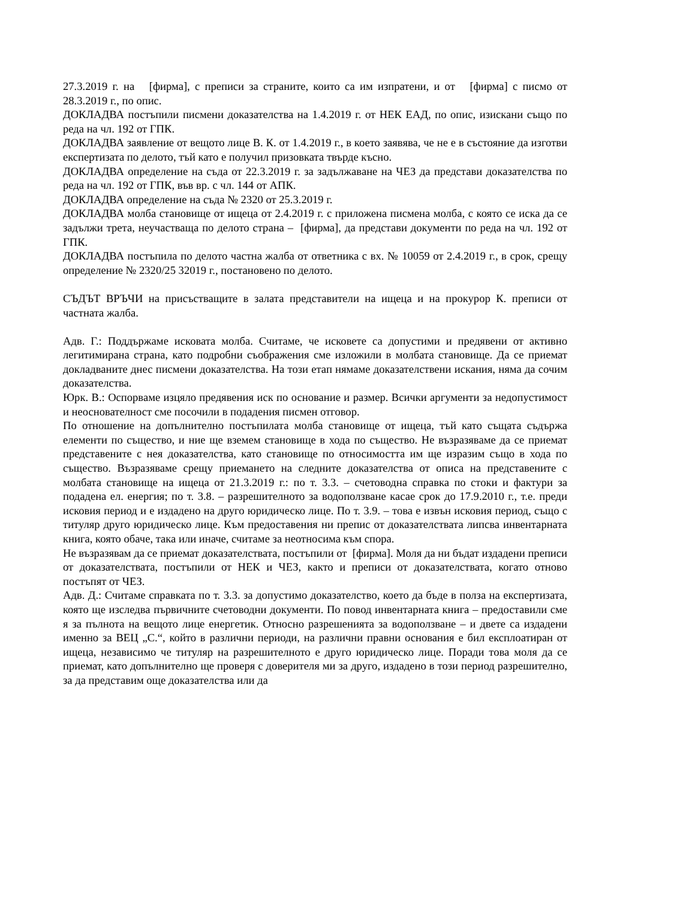27.3.2019 г. на [фирма], с преписи за страните, които са им изпратени, и от [фирма] с писмо от 28.3.2019 г., по опис.
ДОКЛАДВА постъпили писмени доказателства на 1.4.2019 г. от НЕК ЕАД, по опис, изискани също по реда на чл. 192 от ГПК.
ДОКЛАДВА заявление от вещото лице В. К. от 1.4.2019 г., в което заявява, че не е в състояние да изготви експертизата по делото, тъй като е получил призовката твърде късно.
ДОКЛАДВА определение на съда от 22.3.2019 г. за задължаване на ЧЕЗ да представи доказателства по реда на чл. 192 от ГПК, във вр. с чл. 144 от АПК.
ДОКЛАДВА определение на съда № 2320 от 25.3.2019 г.
ДОКЛАДВА молба становище от ищеца от 2.4.2019 г. с приложена писмена молба, с която се иска да се задължи трета, неучастваща по делото страна – [фирма], да представи документи по реда на чл. 192 от ГПК.
ДОКЛАДВА постъпила по делото частна жалба от ответника с вх. № 10059 от 2.4.2019 г., в срок, срещу определение № 2320/25 32019 г., постановено по делото.
СЪДЪТ ВРЪЧИ на присъстващите в залата представители на ищеца и на прокурор К. преписи от частната жалба.
Адв. Г.: Поддържаме исковата молба. Считаме, че исковете са допустими и предявени от активно легитимирана страна, като подробни съображения сме изложили в молбата становище. Да се приемат докладваните днес писмени доказателства. На този етап нямаме доказателствени искания, няма да сочим доказателства.
Юрк. В.: Оспорваме изцяло предявения иск по основание и размер. Всички аргументи за недопустимост и неоснователност сме посочили в подадения писмен отговор.
По отношение на допълнително постъпилата молба становище от ищеца, тъй като същата съдържа елементи по същество, и ние ще вземем становище в хода по същество. Не възразяваме да се приемат представените с нея доказателства, като становище по относимостта им ще изразим също в хода по същество. Възразяваме срещу приемането на следните доказателства от описа на представените с молбата становище на ищеца от 21.3.2019 г.: по т. 3.3. – счетоводна справка по стоки и фактури за подадена ел. енергия; по т. 3.8. – разрешителното за водоползване касае срок до 17.9.2010 г., т.е. преди исковия период и е издадено на друго юридическо лице. По т. 3.9. – това е извън исковия период, също с титуляр друго юридическо лице. Към предоставения ни препис от доказателствата липсва инвентарната книга, която обаче, така или иначе, считаме за неотносима към спора.
Не възразявам да се приемат доказателствата, постъпили от [фирма]. Моля да ни бъдат издадени преписи от доказателствата, постъпили от НЕК и ЧЕЗ, както и преписи от доказателствата, когато отново постъпят от ЧЕЗ.
Адв. Д.: Считаме справката по т. 3.3. за допустимо доказателство, което да бъде в полза на експертизата, която ще изследва първичните счетоводни документи. По повод инвентарната книга – предоставили сме я за пълнота на вещото лице енергетик. Относно разрешенията за водоползване – и двете са издадени именно за ВЕЦ „С.“, който в различни периоди, на различни правни основания е бил експлоатиран от ищеца, независимо че титуляр на разрешителното е друго юридическо лице. Поради това моля да се приемат, като допълнително ще проверя с доверителя ми за друго, издадено в този период разрешително, за да представим още доказателства или да